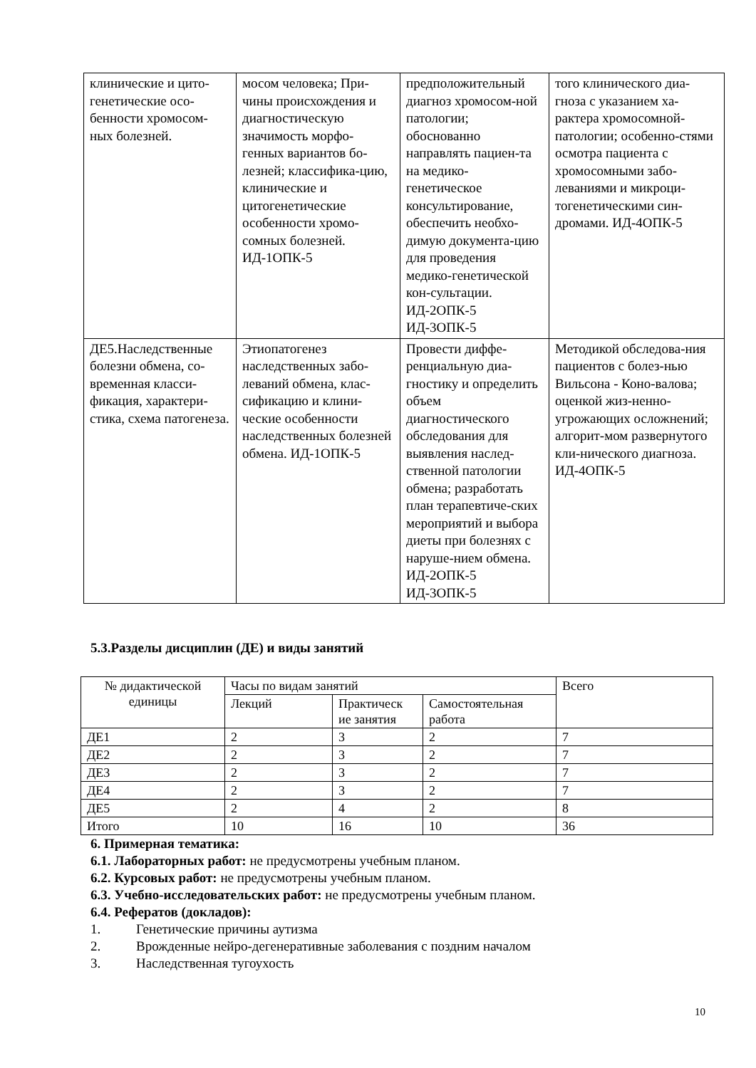| клинические и цито-генетические осо-бенности хромосом-ных болезней. | мосом человека; При-чины происхождения и диагностическую значимость морфо-генных вариантов бо-лезней; классифика-цию, клинические и цитогенетические особенности хромо-сомных болезней. ИД-1ОПК-5 | предположительный диагноз хромосом-ной патологии; обоснованно направлять пациен-та на медико-генетическое консультирование, обеспечить необхо-димую документа-цию для проведения медико-генетической кон-сультации. ИД-2ОПК-5 ИД-3ОПК-5 | того клинического диа-гноза с указанием ха-рактера хромосомной-патологии; особенно-стями осмотра пациента с хромосомными забо-леваниями и микроци-тогенетическими син-дромами. ИД-4ОПК-5 |
| ДЕ5.Наследственные болезни обмена, со-временная класси-фикация, характери-стика, схема патогенеза. | Этиопатогенез наследственных забо-леваний обмена, клас-сификацию и клини-ческие особенности наследственных болезней обмена. ИД-1ОПК-5 | Провести диффе-ренциальную диа-гностику и определить объем диагностического обследования для выявления наслед-ственной патологии обмена; разработать план терапевтиче-ских мероприятий и выбора диеты при болезнях с наруше-нием обмена. ИД-2ОПК-5 ИД-3ОПК-5 | Методикой обследова-ния пациентов с болез-нью Вильсона - Коно-валова; оценкой жиз-ненно-угрожающих осложнений; алгорит-мом развернутого кли-нического диагноза. ИД-4ОПК-5 |
5.3.Разделы дисциплин (ДЕ) и виды занятий
| № дидактической единицы | Часы по видам занятий | | | Всего |
| --- | --- | --- | --- | --- |
| | Лекций | Практическ ие занятия | Самостоятельная работа | |
| ДЕ1 | 2 | 3 | 2 | 7 |
| ДЕ2 | 2 | 3 | 2 | 7 |
| ДЕ3 | 2 | 3 | 2 | 7 |
| ДЕ4 | 2 | 3 | 2 | 7 |
| ДЕ5 | 2 | 4 | 2 | 8 |
| Итого | 10 | 16 | 10 | 36 |
6. Примерная тематика:
6.1. Лабораторных работ: не предусмотрены учебным планом.
6.2. Курсовых работ: не предусмотрены учебным планом.
6.3. Учебно-исследовательских работ: не предусмотрены учебным планом.
6.4. Рефератов (докладов):
1. Генетические причины аутизма
2. Врожденные нейро-дегенеративные заболевания с поздним началом
3. Наследственная тугоухость
10